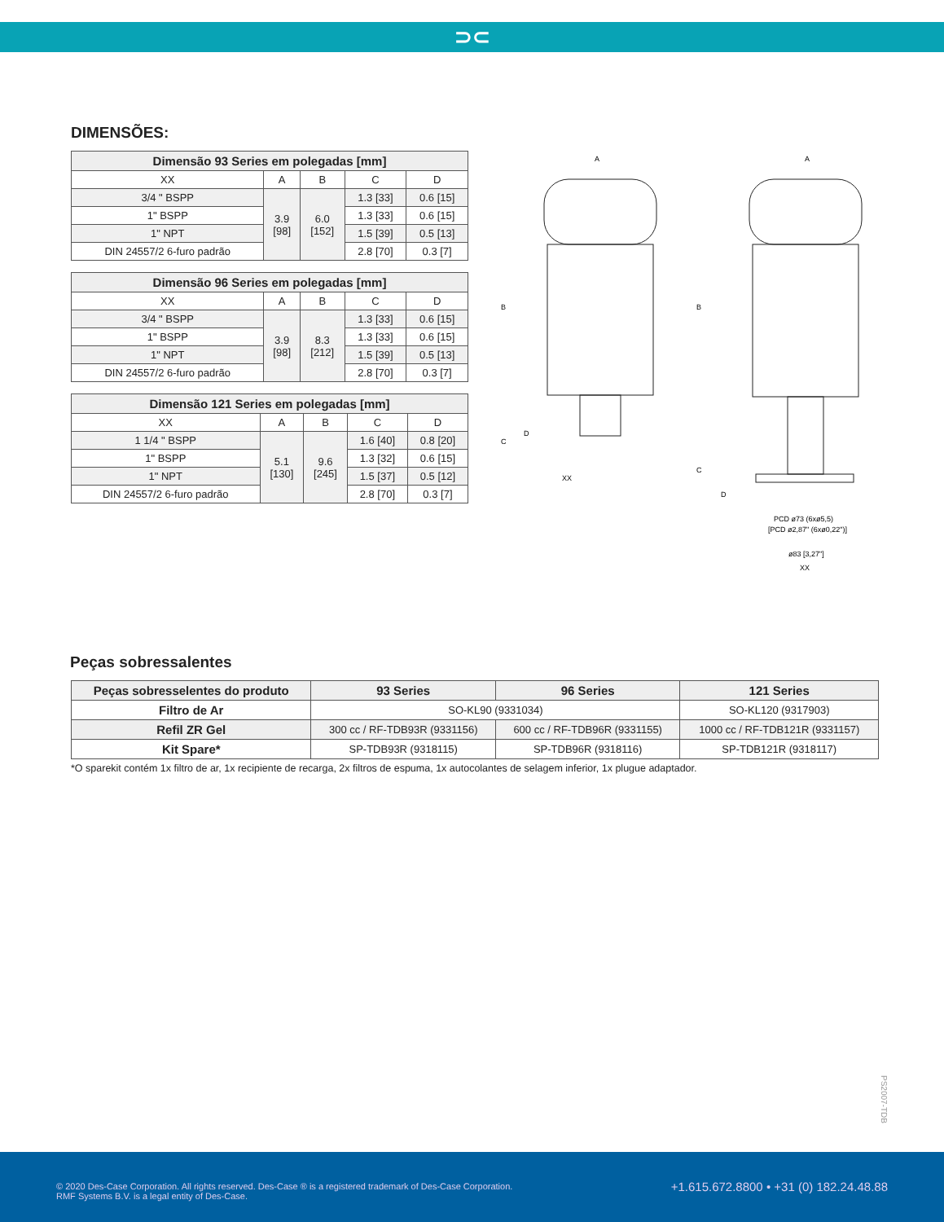⊃⊂
DIMENSÕES:
| Dimensão 93 Series em polegadas [mm] | | | | |
| --- | --- | --- | --- | --- |
| XX | A | B | C | D |
| 3/4 " BSPP | 3.9 [98] | 6.0 [152] | 1.3 [33] | 0.6 [15] |
| 1" BSPP | | | 1.3 [33] | 0.6 [15] |
| 1" NPT | | | 1.5 [39] | 0.5 [13] |
| DIN 24557/2 6-furo padrão | | | 2.8 [70] | 0.3 [7] |
| Dimensão 96 Series em polegadas [mm] | | | | |
| --- | --- | --- | --- | --- |
| XX | A | B | C | D |
| 3/4 " BSPP | 3.9 [98] | 8.3 [212] | 1.3 [33] | 0.6 [15] |
| 1" BSPP | | | 1.3 [33] | 0.6 [15] |
| 1" NPT | | | 1.5 [39] | 0.5 [13] |
| DIN 24557/2 6-furo padrão | | | 2.8 [70] | 0.3 [7] |
| Dimensão 121 Series em polegadas [mm] | | | | |
| --- | --- | --- | --- | --- |
| XX | A | B | C | D |
| 1 1/4 " BSPP | 5.1 [130] | 9.6 [245] | 1.6 [40] | 0.8 [20] |
| 1" BSPP | | | 1.3 [32] | 0.6 [15] |
| 1" NPT | | | 1.5 [37] | 0.5 [12] |
| DIN 24557/2 6-furo padrão | | | 2.8 [70] | 0.3 [7] |
A
B
C
D
XX
A
B
C
D
PCD ø73 (6xø5,5)
[PCD ø2,87" (6xø0,22")]
ø83 [3,27"]
XX
Peças sobressalentes
| Peças sobresselentes do produto | 93 Series | 96 Series | 121 Series |
| --- | --- | --- | --- |
| Filtro de Ar | SO-KL90 (9331034) | | SO-KL120 (9317903) |
| Refil ZR Gel | 300 cc / RF-TDB93R (9331156) | 600 cc / RF-TDB96R (9331155) | 1000 cc / RF-TDB121R (9331157) |
| Kit Spare* | SP-TDB93R (9318115) | SP-TDB96R (9318116) | SP-TDB121R (9318117) |
*O sparekit contém 1x filtro de ar, 1x recipiente de recarga, 2x filtros de espuma, 1x autocolantes de selagem inferior, 1x plugue adaptador.
PS2007-TDB
© 2020 Des-Case Corporation. All rights reserved. Des-Case ® is a registered trademark of Des-Case Corporation.
RMF Systems B.V. is a legal entity of Des-Case.
+1.615.672.8800 • +31 (0) 182.24.48.88